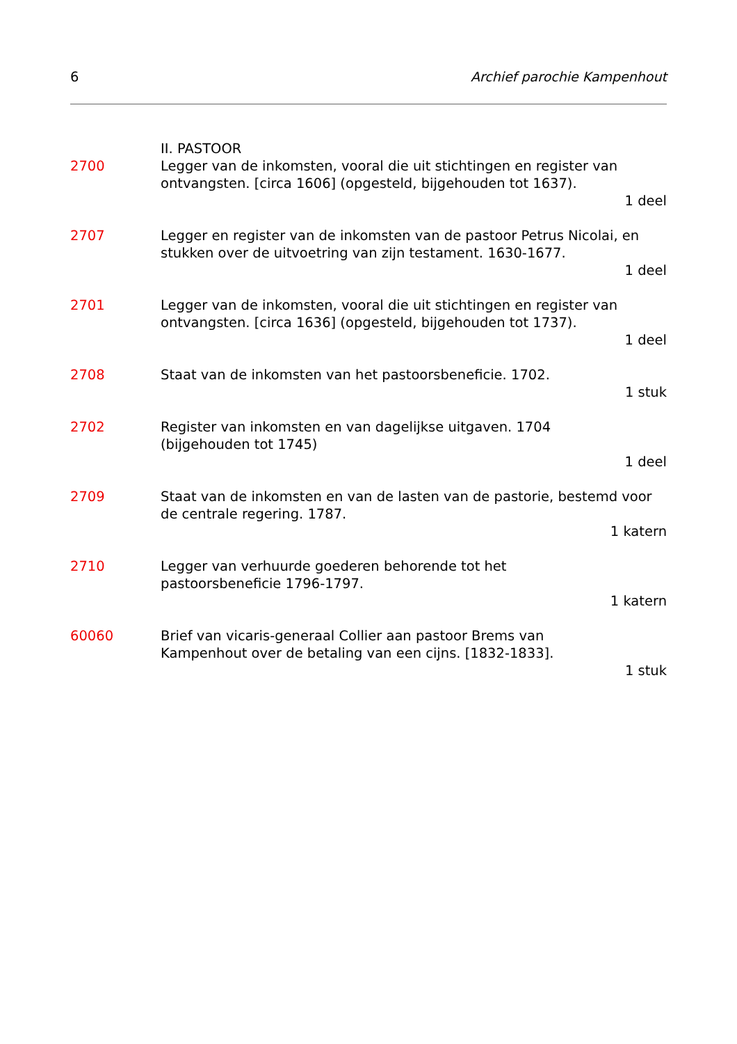6 Archief parochie Kampenhout
II. PASTOOR
2700 Legger van de inkomsten, vooral die uit stichtingen en register van ontvangsten. [circa 1606] (opgesteld, bijgehouden tot 1637).
1 deel
2707 Legger en register van de inkomsten van de pastoor Petrus Nicolai, en stukken over de uitvoetring van zijn testament. 1630-1677.
1 deel
2701 Legger van de inkomsten, vooral die uit stichtingen en register van ontvangsten. [circa 1636] (opgesteld, bijgehouden tot 1737).
1 deel
2708 Staat van de inkomsten van het pastoorsbeneficie. 1702.
1 stuk
2702 Register van inkomsten en van dagelijkse uitgaven. 1704
(bijgehouden tot 1745)
1 deel
2709 Staat van de inkomsten en van de lasten van de pastorie, bestemd voor de centrale regering. 1787.
1 katern
2710 Legger van verhuurde goederen behorende tot het
pastoorsbeneficie 1796-1797.
1 katern
60060 Brief van vicaris-generaal Collier aan pastoor Brems van
Kampenhout over de betaling van een cijns. [1832-1833].
1 stuk